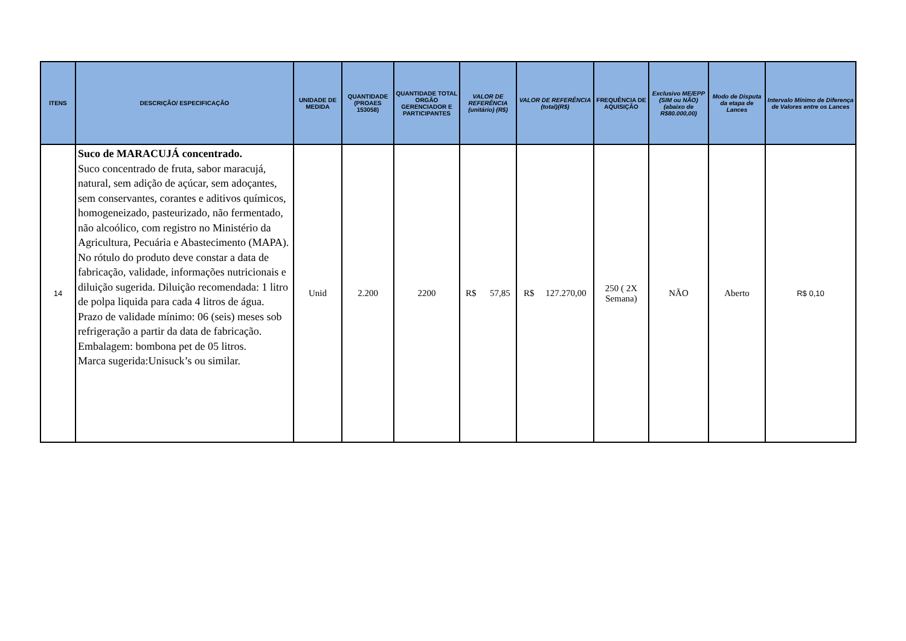| ITENS | DESCRIÇÃO/ ESPECIFICAÇÃO | UNIDADE DE MEDIDA | QUANTIDADE (PROAES 153058) | QUANTIDADE TOTAL ORGÃO GERENCIADOR E PARTICIPANTES | VALOR DE REFERÊNCIA (unitário) (R$) | VALOR DE REFERÊNCIA (total)(R$) | FREQUÊNCIA DE AQUISIÇÃO | Exclusivo ME/EPP (SIM ou NÃO) (abaixo de R$80.000,00) | Modo de Disputa da etapa de Lances | Intervalo Mínimo de Diferença de Valores entre os Lances |
| --- | --- | --- | --- | --- | --- | --- | --- | --- | --- | --- |
| 14 | Suco de MARACUJÁ concentrado. Suco concentrado de fruta, sabor maracujá, natural, sem adição de açúcar, sem adoçantes, sem conservantes, corantes e aditivos químicos, homogeneizado, pasteurizado, não fermentado, não alcoólico, com registro no Ministério da Agricultura, Pecuária e Abastecimento (MAPA). No rótulo do produto deve constar a data de fabricação, validade, informações nutricionais e diluição sugerida. Diluição recomendada: 1 litro de polpa liquida para cada 4 litros de água. Prazo de validade mínimo: 06 (seis) meses sob refrigeração a partir da data de fabricação. Embalagem: bombona pet de 05 litros. Marca sugerida:Unisuck’s ou similar. | Unid | 2.200 | 2200 | R$ 57,85 | R$ 127.270,00 | 250 ( 2X Semana) | NÃO | Aberto | R$ 0,10 |